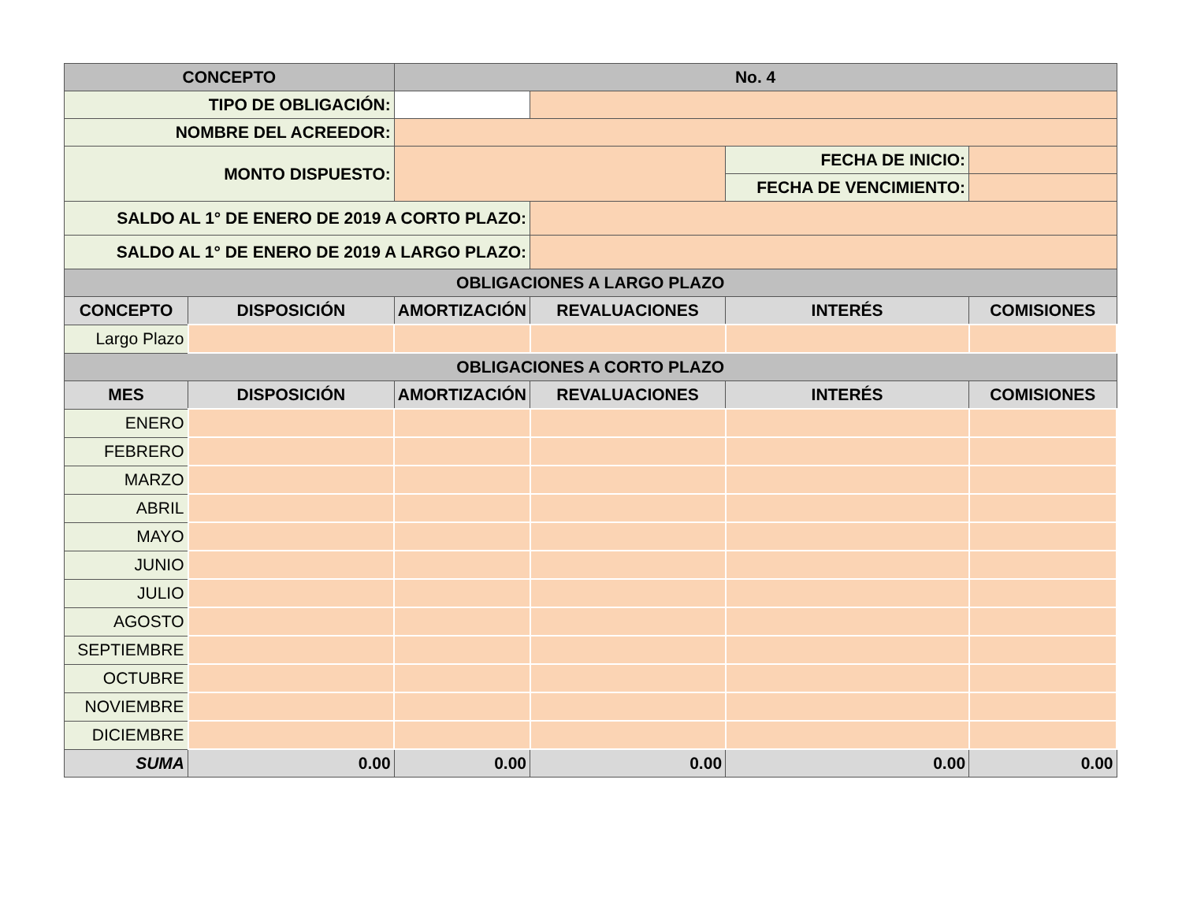| CONCEPTO | | No. 4 | | | |
| --- | --- | --- | --- | --- | --- |
| TIPO DE OBLIGACIÓN: | | | | | |
| NOMBRE DEL ACREEDOR: | | | | | |
| MONTO DISPUESTO: | | | | FECHA DE INICIO: | |
| | | | | FECHA DE VENCIMIENTO: | |
| SALDO AL 1° DE ENERO DE 2019 A CORTO PLAZO: | | | | | |
| SALDO AL 1° DE ENERO DE 2019 A LARGO PLAZO: | | | | | |
| OBLIGACIONES A LARGO PLAZO | | | | | |
| CONCEPTO | DISPOSICIÓN | AMORTIZACIÓN | REVALUACIONES | INTERÉS | COMISIONES |
| Largo Plazo | | | | | |
| OBLIGACIONES A CORTO PLAZO | | | | | |
| MES | DISPOSICIÓN | AMORTIZACIÓN | REVALUACIONES | INTERÉS | COMISIONES |
| ENERO | | | | | |
| FEBRERO | | | | | |
| MARZO | | | | | |
| ABRIL | | | | | |
| MAYO | | | | | |
| JUNIO | | | | | |
| JULIO | | | | | |
| AGOSTO | | | | | |
| SEPTIEMBRE | | | | | |
| OCTUBRE | | | | | |
| NOVIEMBRE | | | | | |
| DICIEMBRE | | | | | |
| SUMA | 0.00 | 0.00 | 0.00 | 0.00 | 0.00 |